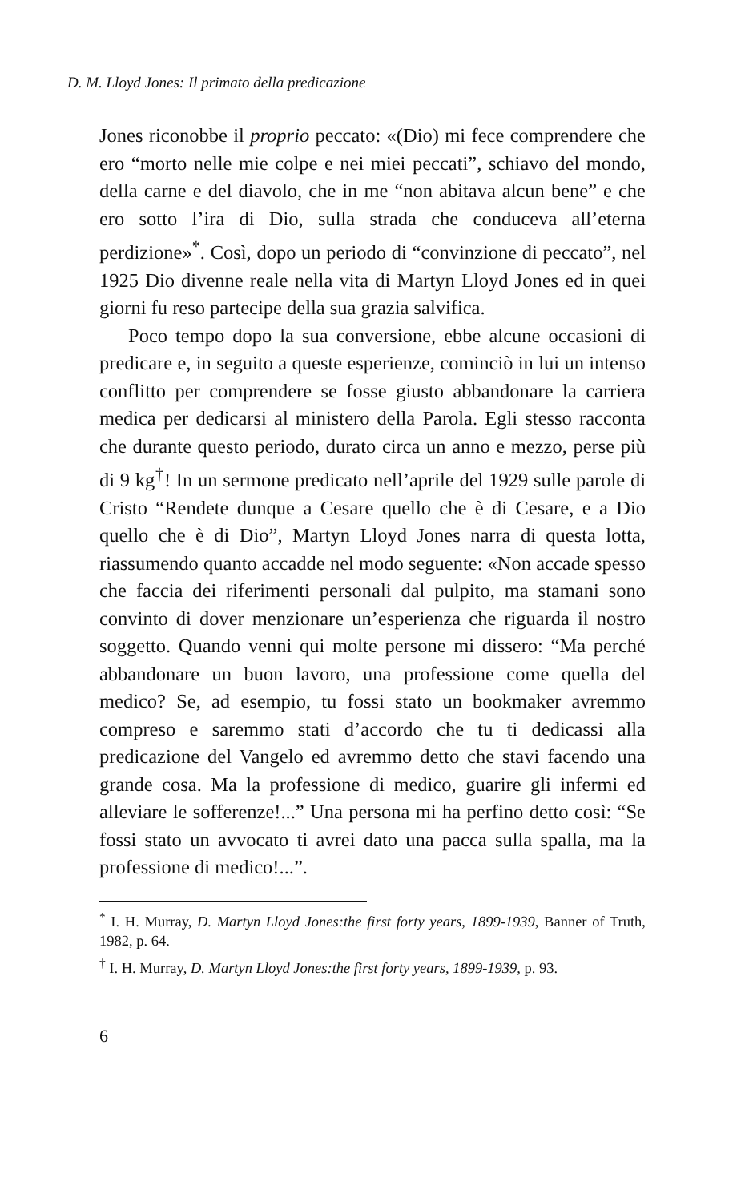D. M. Lloyd Jones: Il primato della predicazione
Jones riconobbe il proprio peccato: «(Dio) mi fece comprendere che ero “morto nelle mie colpe e nei miei peccati”, schiavo del mondo, della carne e del diavolo, che in me “non abitava alcun bene” e che ero sotto l’ira di Dio, sulla strada che conduceva all’eterna perdizione»<sup>*</sup>. Così, dopo un periodo di “convinzione di peccato”, nel 1925 Dio divenne reale nella vita di Martyn Lloyd Jones ed in quei giorni fu reso partecipe della sua grazia salvifica.
Poco tempo dopo la sua conversione, ebbe alcune occasioni di predicare e, in seguito a queste esperienze, cominciò in lui un intenso conflitto per comprendere se fosse giusto abbandonare la carriera medica per dedicarsi al ministero della Parola. Egli stesso racconta che durante questo periodo, durato circa un anno e mezzo, perse più di 9 kg<sup>†</sup>! In un sermone predicato nell’aprile del 1929 sulle parole di Cristo “Rendete dunque a Cesare quello che è di Cesare, e a Dio quello che è di Dio”, Martyn Lloyd Jones narra di questa lotta, riassumendo quanto accadde nel modo seguente: «Non accade spesso che faccia dei riferimenti personali dal pulpito, ma stamani sono convinto di dover menzionare un’esperienza che riguarda il nostro soggetto. Quando venni qui molte persone mi dissero: “Ma perché abbandonare un buon lavoro, una professione come quella del medico? Se, ad esempio, tu fossi stato un bookmaker avremmo compreso e saremmo stati d’accordo che tu ti dedicassi alla predicazione del Vangelo ed avremmo detto che stavi facendo una grande cosa. Ma la professione di medico, guarire gli infermi ed alleviare le sofferenze!...” Una persona mi ha perfino detto così: “Se fossi stato un avvocato ti avrei dato una pacca sulla spalla, ma la professione di medico!...”.
<sup>*</sup> I. H. Murray, D. Martyn Lloyd Jones:the first forty years, 1899-1939, Banner of Truth, 1982, p. 64.
<sup>†</sup> I. H. Murray, D. Martyn Lloyd Jones:the first forty years, 1899-1939, p. 93.
6